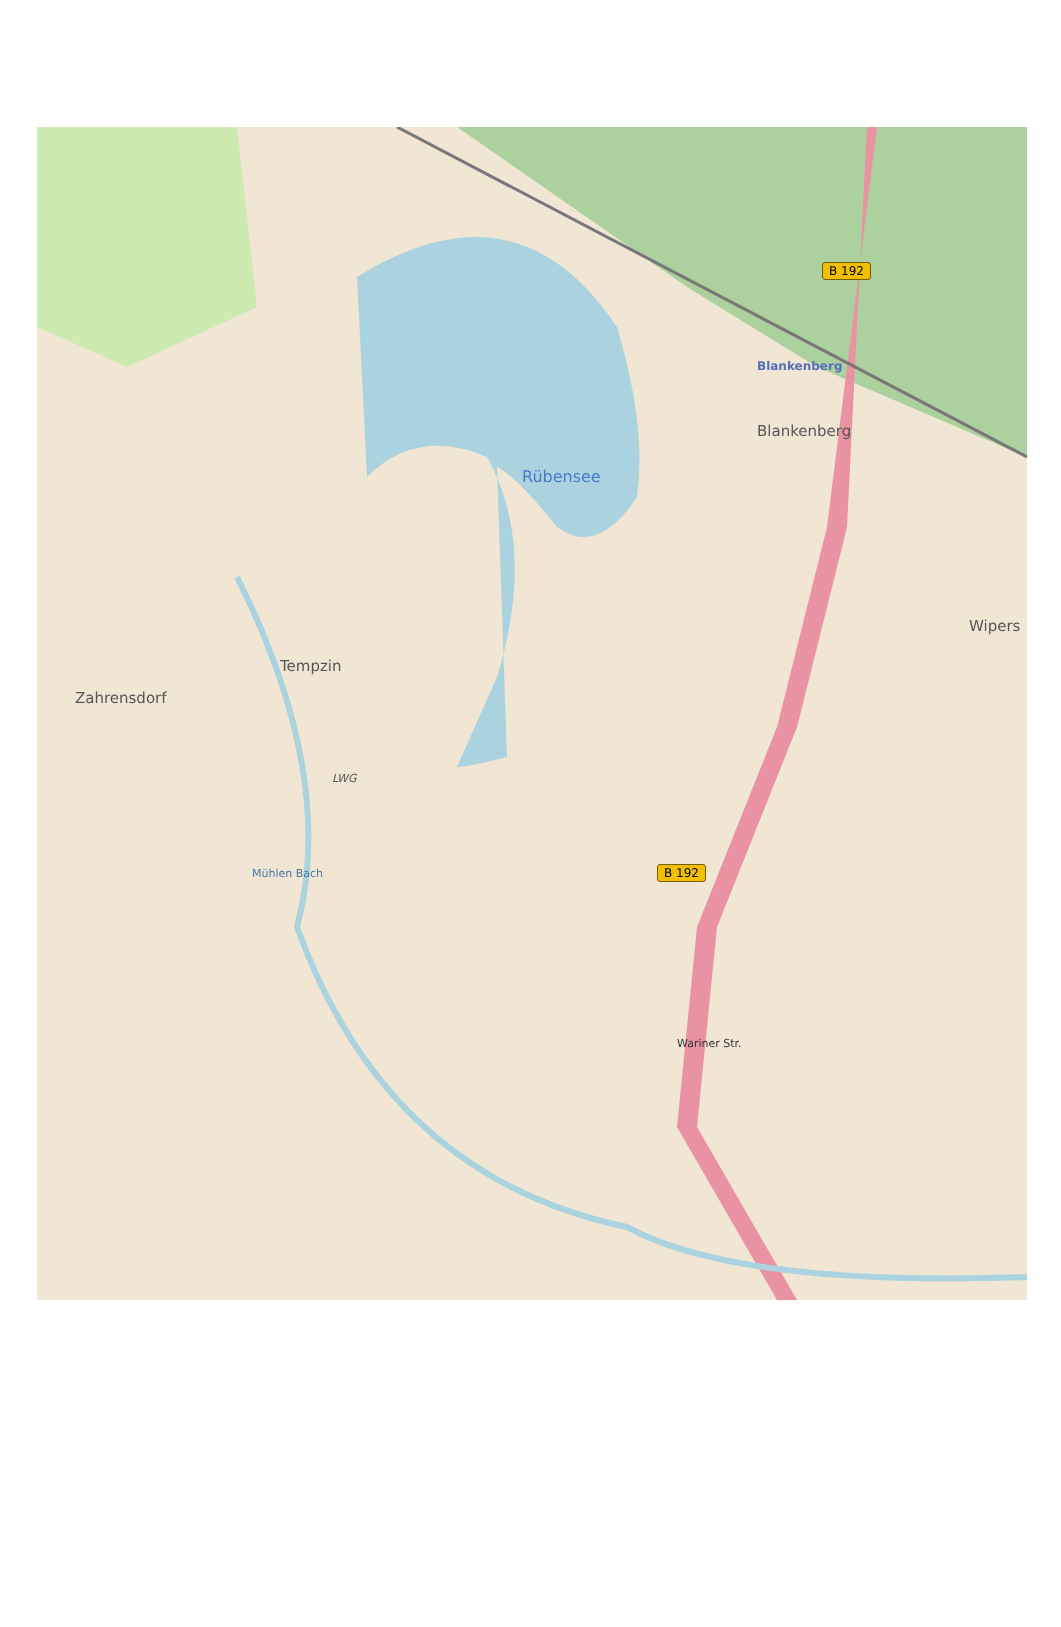Blankenberg
B 192
Blankenberg
Rübensee
Wipers
Tempzin
Zahrensdorf
LWG
Mühlen Bach B 192
Wariner Str.